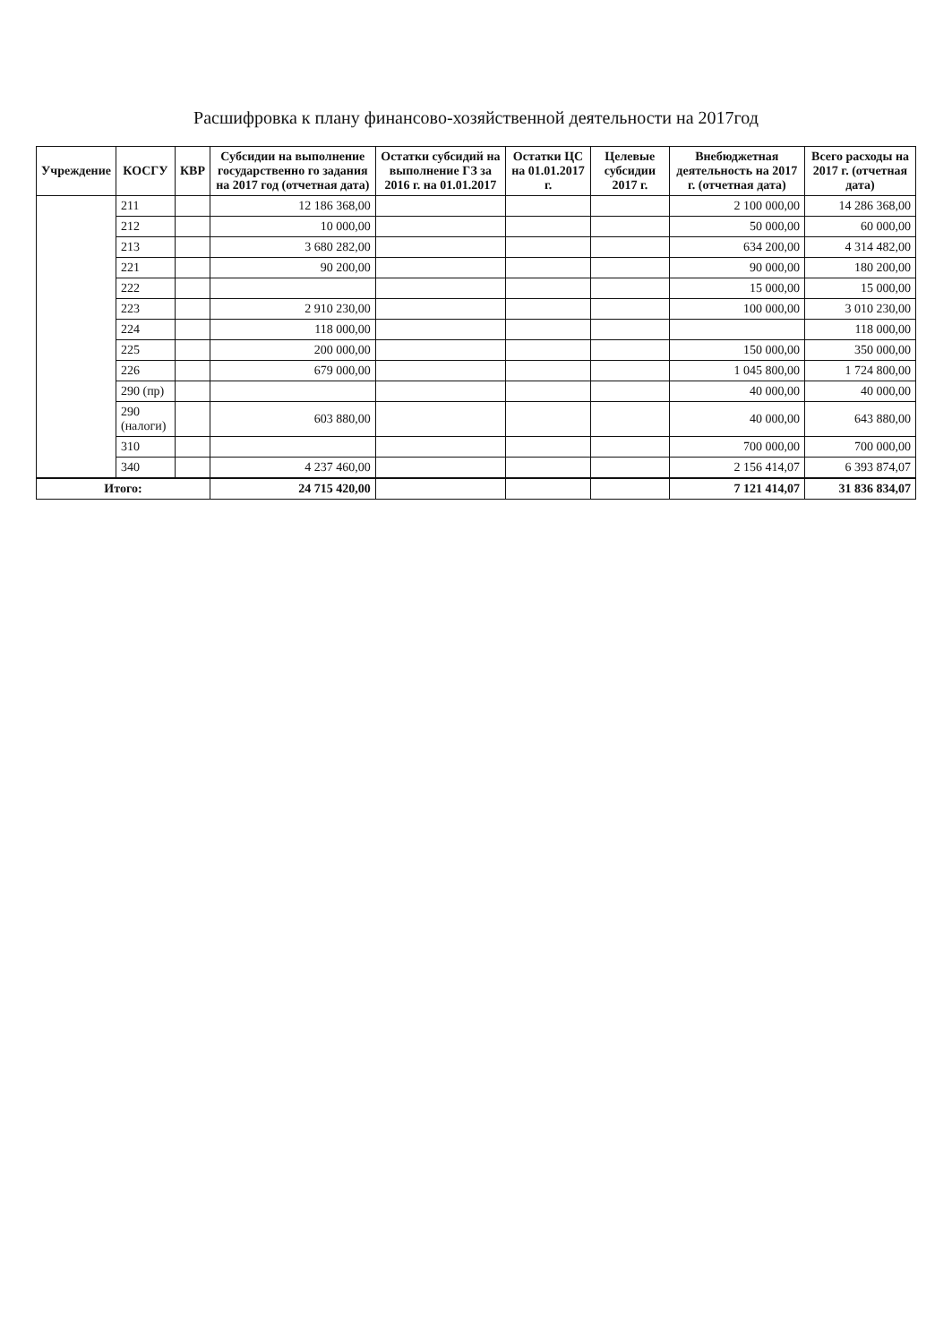Расшифровка к плану финансово-хозяйственной деятельности на 2017год
| Учреждение | КОСГУ | КВР | Субсидии на выполнение государственно го задания на 2017 год (отчетная дата) | Остатки субсидий на выполнение ГЗ за 2016 г. на 01.01.2017 | Остатки ЦС на 01.01.2017 г. | Целевые субсидии 2017 г. | Внебюджетная деятельность на 2017 г. (отчетная дата) | Всего расходы на 2017 г. (отчетная дата) |
| --- | --- | --- | --- | --- | --- | --- | --- | --- |
| | 211 | | 12 186 368,00 | | | | 2 100 000,00 | 14 286 368,00 |
| | 212 | | 10 000,00 | | | | 50 000,00 | 60 000,00 |
| | 213 | | 3 680 282,00 | | | | 634 200,00 | 4 314 482,00 |
| | 221 | | 90 200,00 | | | | 90 000,00 | 180 200,00 |
| | 222 | | | | | | 15 000,00 | 15 000,00 |
| | 223 | | 2 910 230,00 | | | | 100 000,00 | 3 010 230,00 |
| | 224 | | 118 000,00 | | | | | 118 000,00 |
| | 225 | | 200 000,00 | | | | 150 000,00 | 350 000,00 |
| | 226 | | 679 000,00 | | | | 1 045 800,00 | 1 724 800,00 |
| | 290 (пр) | | | | | | 40 000,00 | 40 000,00 |
| | 290 (налоги) | | 603 880,00 | | | | 40 000,00 | 643 880,00 |
| | 310 | | | | | | 700 000,00 | 700 000,00 |
| | 340 | | 4 237 460,00 | | | | 2 156 414,07 | 6 393 874,07 |
| Итого: | | | 24 715 420,00 | | | | 7 121 414,07 | 31 836 834,07 |